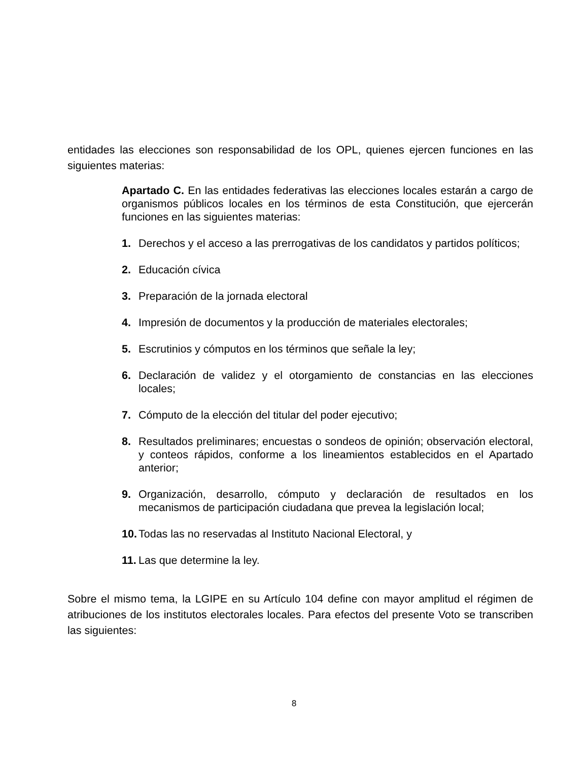entidades las elecciones son responsabilidad de los OPL, quienes ejercen funciones en las siguientes materias:
Apartado C. En las entidades federativas las elecciones locales estarán a cargo de organismos públicos locales en los términos de esta Constitución, que ejercerán funciones en las siguientes materias:
1. Derechos y el acceso a las prerrogativas de los candidatos y partidos políticos;
2. Educación cívica
3. Preparación de la jornada electoral
4. Impresión de documentos y la producción de materiales electorales;
5. Escrutinios y cómputos en los términos que señale la ley;
6. Declaración de validez y el otorgamiento de constancias en las elecciones locales;
7. Cómputo de la elección del titular del poder ejecutivo;
8. Resultados preliminares; encuestas o sondeos de opinión; observación electoral, y conteos rápidos, conforme a los lineamientos establecidos en el Apartado anterior;
9. Organización, desarrollo, cómputo y declaración de resultados en los mecanismos de participación ciudadana que prevea la legislación local;
10. Todas las no reservadas al Instituto Nacional Electoral, y
11. Las que determine la ley.
Sobre el mismo tema, la LGIPE en su Artículo 104 define con mayor amplitud el régimen de atribuciones de los institutos electorales locales. Para efectos del presente Voto se transcriben las siguientes:
8